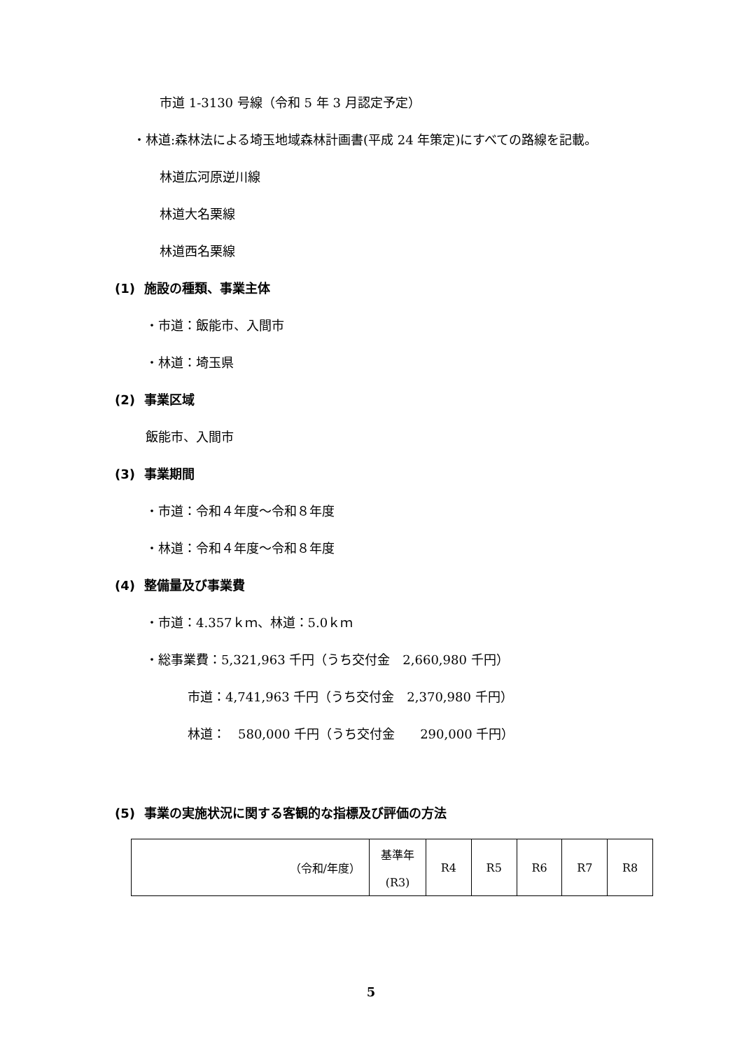市道 1-3130 号線（令和 5 年 3 月認定予定）
・林道:森林法による埼玉地域森林計画書(平成 24 年策定)にすべての路線を記載。
林道広河原逆川線
林道大名栗線
林道西名栗線
(1) 施設の種類、事業主体
・市道：飯能市、入間市
・林道：埼玉県
(2) 事業区域
飯能市、入間市
(3) 事業期間
・市道：令和４年度～令和８年度
・林道：令和４年度～令和８年度
(4) 整備量及び事業費
・市道：4.357ｋｍ、林道：5.0ｋｍ
・総事業費：5,321,963 千円（うち交付金　2,660,980 千円）
市道：4,741,963 千円（うち交付金　2,370,980 千円）
林道：　580,000 千円（うち交付金　　290,000 千円）
(5) 事業の実施状況に関する客観的な指標及び評価の方法
| （令和/年度） | 基準年 (R3) | R4 | R5 | R6 | R7 | R8 |
5